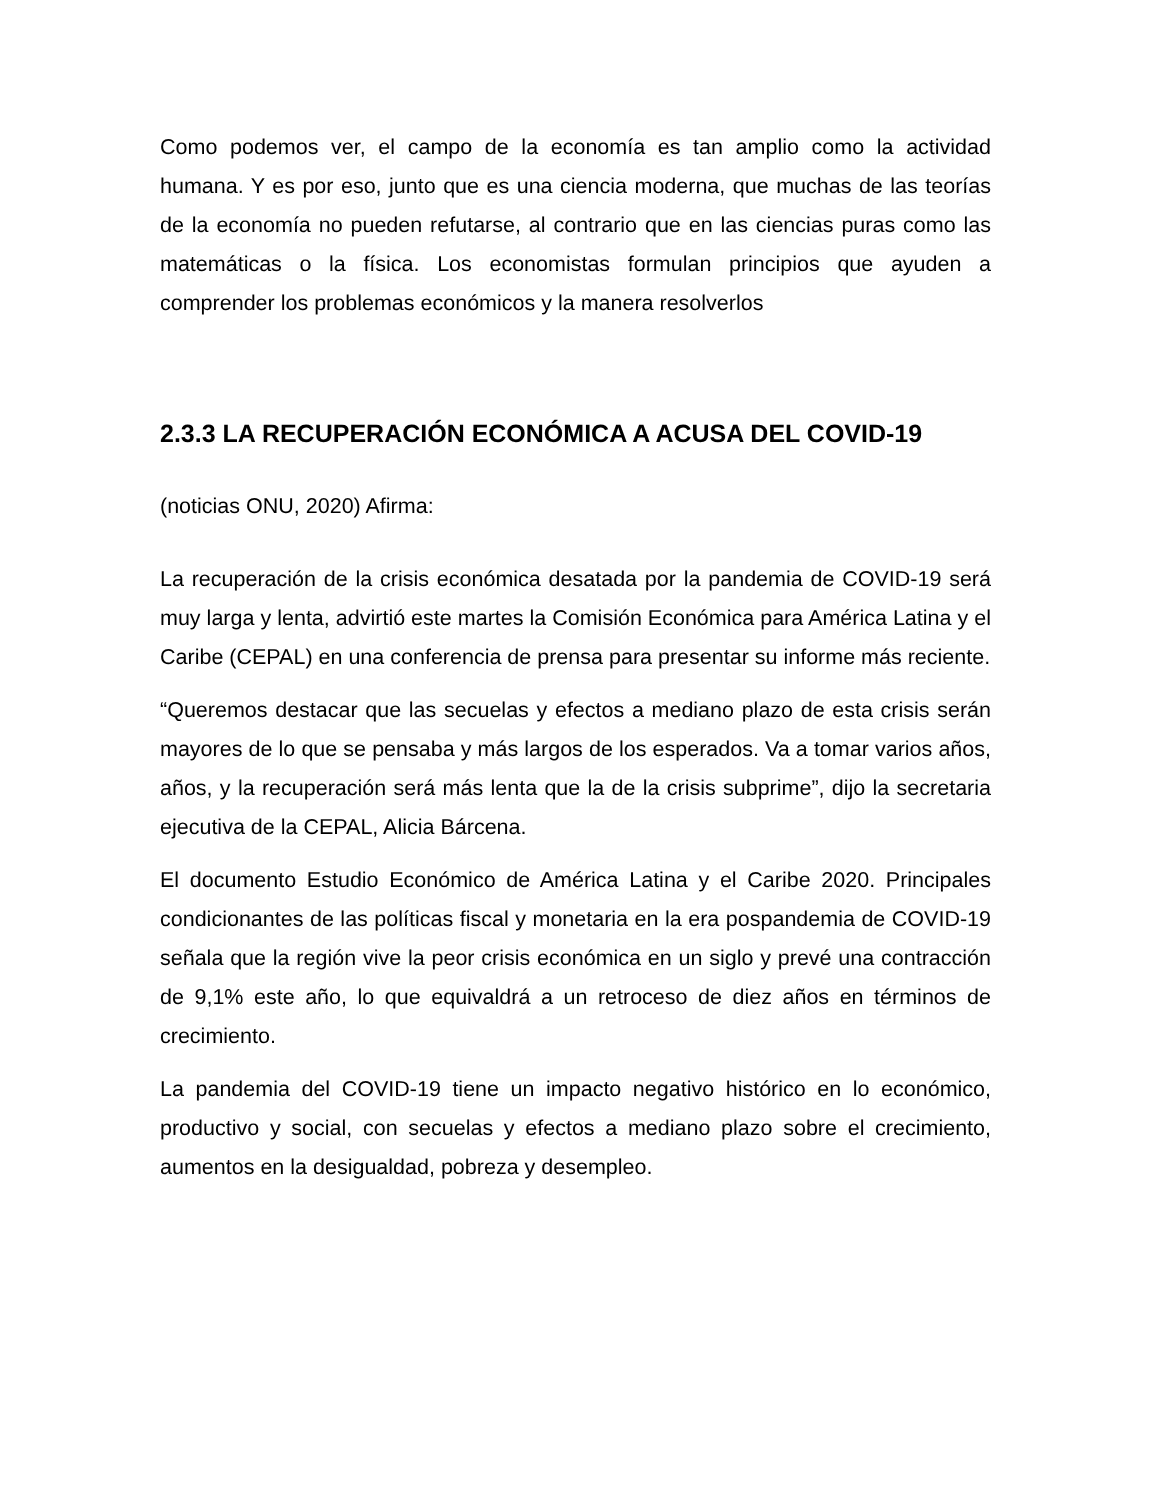Como podemos ver, el campo de la economía es tan amplio como la actividad humana. Y es por eso, junto que es una ciencia moderna, que muchas de las teorías de la economía no pueden refutarse, al contrario que en las ciencias puras como las matemáticas o la física. Los economistas formulan principios que ayuden a comprender los problemas económicos y la manera resolverlos
2.3.3 LA RECUPERACIÓN ECONÓMICA A ACUSA DEL COVID-19
(noticias ONU, 2020) Afirma:
La recuperación de la crisis económica desatada por la pandemia de COVID-19 será muy larga y lenta, advirtió este martes la Comisión Económica para América Latina y el Caribe (CEPAL) en una conferencia de prensa para presentar su informe más reciente.
“Queremos destacar que las secuelas y efectos a mediano plazo de esta crisis serán mayores de lo que se pensaba y más largos de los esperados. Va a tomar varios años, años, y la recuperación será más lenta que la de la crisis subprime”, dijo la secretaria ejecutiva de la CEPAL, Alicia Bárcena.
El documento Estudio Económico de América Latina y el Caribe 2020. Principales condicionantes de las políticas fiscal y monetaria en la era pospandemia de COVID-19 señala que la región vive la peor crisis económica en un siglo y prevé una contracción de 9,1% este año, lo que equivaldrá a un retroceso de diez años en términos de crecimiento.
La pandemia del COVID-19 tiene un impacto negativo histórico en lo económico, productivo y social, con secuelas y efectos a mediano plazo sobre el crecimiento, aumentos en la desigualdad, pobreza y desempleo.